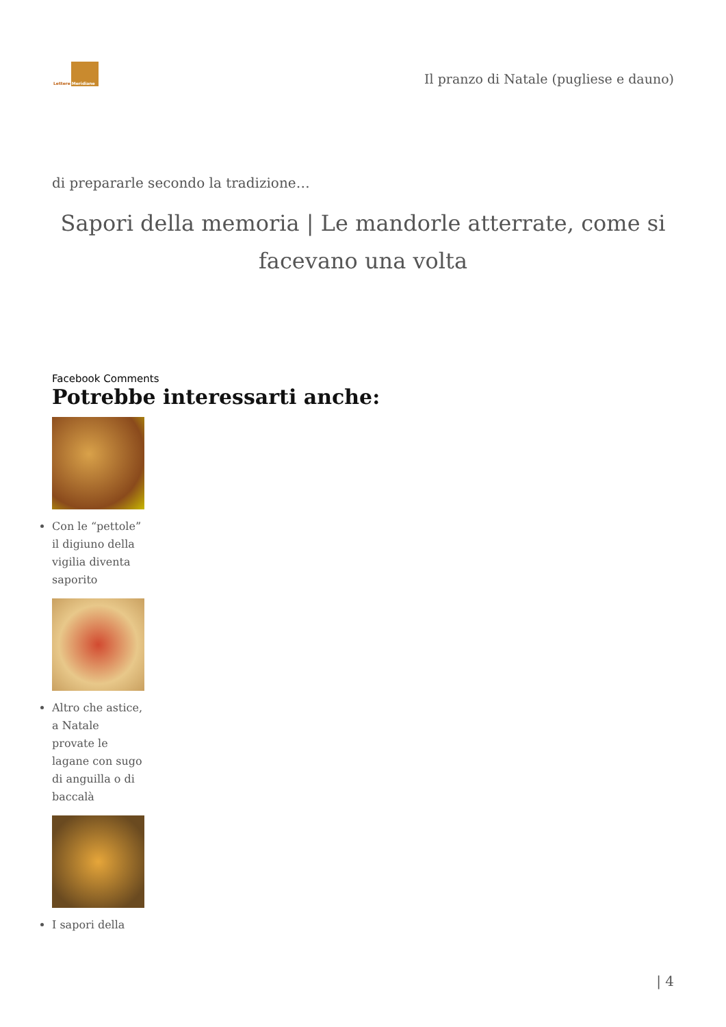Lettere Meridiane
Il pranzo di Natale (pugliese e dauno)
di prepararle secondo la tradizione…
Sapori della memoria | Le mandorle atterrate, come si facevano una volta
Facebook Comments
Potrebbe interessarti anche:
Con le “pettole” il digiuno della vigilia diventa saporito
Altro che astice, a Natale provate le lagane con sugo di anguilla o di baccalà
I sapori della
| 4